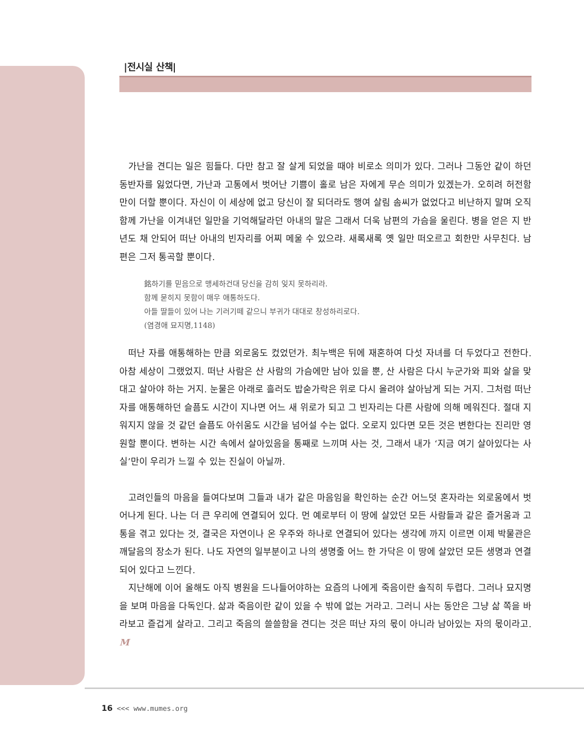|전시실 산책|
가난을 견디는 일은 힘들다. 다만 참고 잘 살게 되었을 때야 비로소 의미가 있다. 그러나 그동안 같이 하던 동반자를 잃었다면, 가난과 고통에서 벗어난 기쁨이 홀로 남은 자에게 무슨 의미가 있겠는가. 오히려 허전함만이 더할 뿐이다. 자신이 이 세상에 없고 당신이 잘 되더라도 행여 살림 솜씨가 없었다고 비난하지 말며 오직 함께 가난을 이겨내던 일만을 기억해달라던 아내의 말은 그래서 더욱 남편의 가슴을 울린다. 병을 얻은 지 반년도 채 안되어 떠난 아내의 빈자리를 어찌 메울 수 있으랴. 새록새록 옛 일만 떠오르고 회한만 사무친다. 남편은 그저 통곡할 뿐이다.
銘하기를 믿음으로 맹세하건대 당신을 감히 잊지 못하리라.
함께 묻히지 못함이 매우 애통하도다.
아들 딸들이 있어 나는 기러기떼 같으니 부귀가 대대로 창성하리로다.
(염경애 묘지명,1148)
떠난 자를 애통해하는 만큼 외로움도 컸었던가. 최누백은 뒤에 재혼하여 다섯 자녀를 더 두었다고 전한다. 아참 세상이 그랬었지. 떠난 사람은 산 사람의 가슴에만 남아 있을 뿐, 산 사람은 다시 누군가와 피와 살을 맞대고 살아야 하는 거지. 눈물은 아래로 흘러도 밥숟가락은 위로 다시 올려야 살아남게 되는 거지. 그처럼 떠난 자를 애통해하던 슬픔도 시간이 지나면 어느 새 위로가 되고 그 빈자리는 다른 사람에 의해 메워진다. 절대 지워지지 않을 것 같던 슬픔도 아쉬움도 시간을 넘어설 수는 없다. 오로지 있다면 모든 것은 변한다는 진리만 영원할 뿐이다. 변하는 시간 속에서 살아있음을 통째로 느끼며 사는 것, 그래서 내가 ‘지금 여기 살아있다는 사실’만이 우리가 느낄 수 있는 진실이 아닐까.
고려인들의 마음을 들여다보며 그들과 내가 같은 마음임을 확인하는 순간 어느덧 혼자라는 외로움에서 벗어나게 된다. 나는 더 큰 우리에 연결되어 있다. 먼 예로부터 이 땅에 살았던 모든 사람들과 같은 즐거움과 고통을 겪고 있다는 것, 결국은 자연이나 온 우주와 하나로 연결되어 있다는 생각에 까지 이르면 이제 박물관은 깨달음의 장소가 된다. 나도 자연의 일부분이고 나의 생명줄 어느 한 가닥은 이 땅에 살았던 모든 생명과 연결되어 있다고 느낀다.
지난해에 이어 올해도 아직 병원을 드나들어야하는 요즘의 나에게 죽음이란 솔직히 두렵다. 그러나 묘지명을 보며 마음을 다독인다. 삶과 죽음이란 같이 있을 수 밖에 없는 거라고. 그러니 사는 동안은 그냥 삶 쪽을 바라보고 즐겁게 살라고. 그리고 죽음의 쓸쓸함을 견디는 것은 떠난 자의 몫이 아니라 남아있는 자의 몫이라고. M
16 <<< www.mumes.org